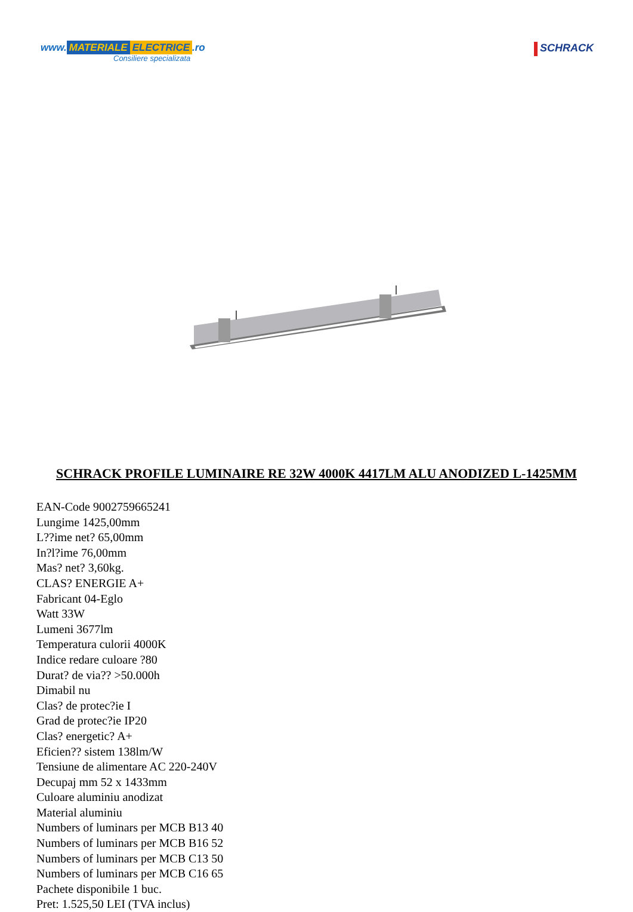www. MATERIALE ELECTRICE.ro
Consiliere specializata
SCHRACK
SCHRACK PROFILE LUMINAIRE RE 32W 4000K 4417LM ALU ANODIZED L-1425MM
EAN-Code 9002759665241
Lungime 1425,00mm
L??ime net? 65,00mm
In?l?ime 76,00mm
Mas? net? 3,60kg.
CLAS? ENERGIE A+
Fabricant 04-Eglo
Watt 33W
Lumeni 3677lm
Temperatura culorii 4000K
Indice redare culoare ?80
Durat? de via?? >50.000h
Dimabil nu
Clas? de protec?ie I
Grad de protec?ie IP20
Clas? energetic? A+
Eficien?? sistem 138lm/W
Tensiune de alimentare AC 220-240V
Decupaj mm 52 x 1433mm
Culoare aluminiu anodizat
Material aluminiu
Numbers of luminars per MCB B13 40
Numbers of luminars per MCB B16 52
Numbers of luminars per MCB C13 50
Numbers of luminars per MCB C16 65
Pachete disponibile 1 buc.
Pret: 1.525,50 LEI (TVA inclus)